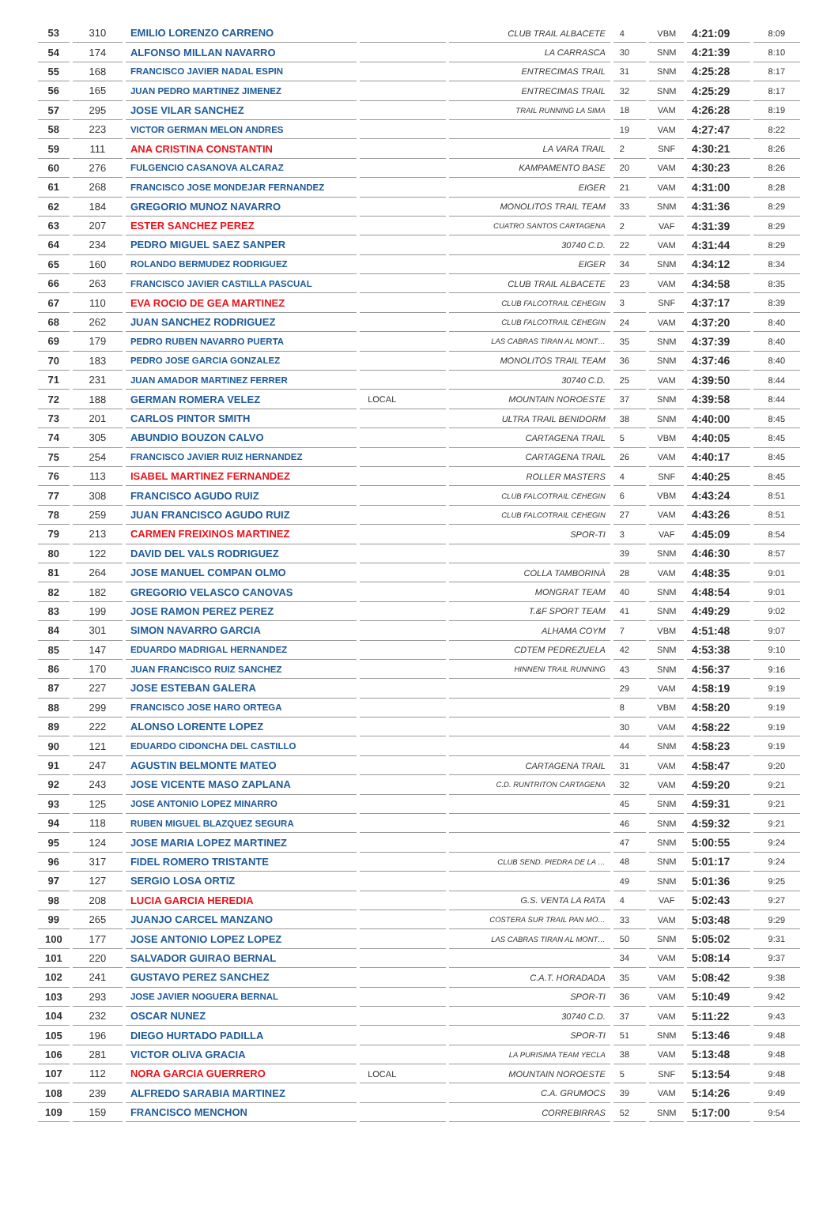| 53 | 310 | EMILIO LORENZO CARRENO | | CLUB TRAIL ALBACETE | 4 | VBM | 4:21:09 | 8:09 |
| 54 | 174 | ALFONSO MILLAN NAVARRO | | LA CARRASCA | 30 | SNM | 4:21:39 | 8:10 |
| 55 | 168 | FRANCISCO JAVIER NADAL ESPIN | | ENTRECIMAS TRAIL | 31 | SNM | 4:25:28 | 8:17 |
| 56 | 165 | JUAN PEDRO MARTINEZ JIMENEZ | | ENTRECIMAS TRAIL | 32 | SNM | 4:25:29 | 8:17 |
| 57 | 295 | JOSE VILAR SANCHEZ | | TRAIL RUNNING LA SIMA | 18 | VAM | 4:26:28 | 8:19 |
| 58 | 223 | VICTOR GERMAN MELON ANDRES | | | 19 | VAM | 4:27:47 | 8:22 |
| 59 | 111 | ANA CRISTINA CONSTANTIN | | LA VARA TRAIL | 2 | SNF | 4:30:21 | 8:26 |
| 60 | 276 | FULGENCIO CASANOVA ALCARAZ | | KAMPAMENTO BASE | 20 | VAM | 4:30:23 | 8:26 |
| 61 | 268 | FRANCISCO JOSE MONDEJAR FERNANDEZ | | EIGER | 21 | VAM | 4:31:00 | 8:28 |
| 62 | 184 | GREGORIO MUNOZ NAVARRO | | MONOLITOS TRAIL TEAM | 33 | SNM | 4:31:36 | 8:29 |
| 63 | 207 | ESTER SANCHEZ PEREZ | | CUATRO SANTOS CARTAGENA | 2 | VAF | 4:31:39 | 8:29 |
| 64 | 234 | PEDRO MIGUEL SAEZ SANPER | | 30740 C.D. | 22 | VAM | 4:31:44 | 8:29 |
| 65 | 160 | ROLANDO BERMUDEZ RODRIGUEZ | | EIGER | 34 | SNM | 4:34:12 | 8:34 |
| 66 | 263 | FRANCISCO JAVIER CASTILLA PASCUAL | | CLUB TRAIL ALBACETE | 23 | VAM | 4:34:58 | 8:35 |
| 67 | 110 | EVA ROCIO DE GEA MARTINEZ | | CLUB FALCOTRAIL CEHEGIN | 3 | SNF | 4:37:17 | 8:39 |
| 68 | 262 | JUAN SANCHEZ RODRIGUEZ | | CLUB FALCOTRAIL CEHEGIN | 24 | VAM | 4:37:20 | 8:40 |
| 69 | 179 | PEDRO RUBEN NAVARRO PUERTA | | LAS CABRAS TIRAN AL MONT… | 35 | SNM | 4:37:39 | 8:40 |
| 70 | 183 | PEDRO JOSE GARCIA GONZALEZ | | MONOLITOS TRAIL TEAM | 36 | SNM | 4:37:46 | 8:40 |
| 71 | 231 | JUAN AMADOR MARTINEZ FERRER | | 30740 C.D. | 25 | VAM | 4:39:50 | 8:44 |
| 72 | 188 | GERMAN ROMERA VELEZ | LOCAL | MOUNTAIN NOROESTE | 37 | SNM | 4:39:58 | 8:44 |
| 73 | 201 | CARLOS PINTOR SMITH | | ULTRA TRAIL BENIDORM | 38 | SNM | 4:40:00 | 8:45 |
| 74 | 305 | ABUNDIO BOUZON CALVO | | CARTAGENA TRAIL | 5 | VBM | 4:40:05 | 8:45 |
| 75 | 254 | FRANCISCO JAVIER RUIZ HERNANDEZ | | CARTAGENA TRAIL | 26 | VAM | 4:40:17 | 8:45 |
| 76 | 113 | ISABEL MARTINEZ FERNANDEZ | | ROLLER MASTERS | 4 | SNF | 4:40:25 | 8:45 |
| 77 | 308 | FRANCISCO AGUDO RUIZ | | CLUB FALCOTRAIL CEHEGIN | 6 | VBM | 4:43:24 | 8:51 |
| 78 | 259 | JUAN FRANCISCO AGUDO RUIZ | | CLUB FALCOTRAIL CEHEGIN | 27 | VAM | 4:43:26 | 8:51 |
| 79 | 213 | CARMEN FREIXINOS MARTINEZ | | SPOR-TI | 3 | VAF | 4:45:09 | 8:54 |
| 80 | 122 | DAVID DEL VALS RODRIGUEZ | | | 39 | SNM | 4:46:30 | 8:57 |
| 81 | 264 | JOSE MANUEL COMPAN OLMO | | COLLA TAMBORINÀ | 28 | VAM | 4:48:35 | 9:01 |
| 82 | 182 | GREGORIO VELASCO CANOVAS | | MONGRAT TEAM | 40 | SNM | 4:48:54 | 9:01 |
| 83 | 199 | JOSE RAMON PEREZ PEREZ | | T.&F SPORT TEAM | 41 | SNM | 4:49:29 | 9:02 |
| 84 | 301 | SIMON NAVARRO GARCIA | | ALHAMA COYM | 7 | VBM | 4:51:48 | 9:07 |
| 85 | 147 | EDUARDO MADRIGAL HERNANDEZ | | CDTEM PEDREZUELA | 42 | SNM | 4:53:38 | 9:10 |
| 86 | 170 | JUAN FRANCISCO RUIZ SANCHEZ | | HINNENI TRAIL RUNNING | 43 | SNM | 4:56:37 | 9:16 |
| 87 | 227 | JOSE ESTEBAN GALERA | | | 29 | VAM | 4:58:19 | 9:19 |
| 88 | 299 | FRANCISCO JOSE HARO ORTEGA | | | 8 | VBM | 4:58:20 | 9:19 |
| 89 | 222 | ALONSO LORENTE LOPEZ | | | 30 | VAM | 4:58:22 | 9:19 |
| 90 | 121 | EDUARDO CIDONCHA DEL CASTILLO | | | 44 | SNM | 4:58:23 | 9:19 |
| 91 | 247 | AGUSTIN BELMONTE MATEO | | CARTAGENA TRAIL | 31 | VAM | 4:58:47 | 9:20 |
| 92 | 243 | JOSE VICENTE MASO ZAPLANA | | C.D. RUNTRITON CARTAGENA | 32 | VAM | 4:59:20 | 9:21 |
| 93 | 125 | JOSE ANTONIO LOPEZ MINARRO | | | 45 | SNM | 4:59:31 | 9:21 |
| 94 | 118 | RUBEN MIGUEL BLAZQUEZ SEGURA | | | 46 | SNM | 4:59:32 | 9:21 |
| 95 | 124 | JOSE MARIA LOPEZ MARTINEZ | | | 47 | SNM | 5:00:55 | 9:24 |
| 96 | 317 | FIDEL ROMERO TRISTANTE | | CLUB SEND. PIEDRA DE LA … | 48 | SNM | 5:01:17 | 9:24 |
| 97 | 127 | SERGIO LOSA ORTIZ | | | 49 | SNM | 5:01:36 | 9:25 |
| 98 | 208 | LUCIA GARCIA HEREDIA | | G.S. VENTA LA RATA | 4 | VAF | 5:02:43 | 9:27 |
| 99 | 265 | JUANJO CARCEL MANZANO | | COSTERA SUR TRAIL PAN MO… | 33 | VAM | 5:03:48 | 9:29 |
| 100 | 177 | JOSE ANTONIO LOPEZ LOPEZ | | LAS CABRAS TIRAN AL MONT… | 50 | SNM | 5:05:02 | 9:31 |
| 101 | 220 | SALVADOR GUIRAO BERNAL | | | 34 | VAM | 5:08:14 | 9:37 |
| 102 | 241 | GUSTAVO PEREZ SANCHEZ | | C.A.T. HORADADA | 35 | VAM | 5:08:42 | 9:38 |
| 103 | 293 | JOSE JAVIER NOGUERA BERNAL | | SPOR-TI | 36 | VAM | 5:10:49 | 9:42 |
| 104 | 232 | OSCAR NUNEZ | | 30740 C.D. | 37 | VAM | 5:11:22 | 9:43 |
| 105 | 196 | DIEGO HURTADO PADILLA | | SPOR-TI | 51 | SNM | 5:13:46 | 9:48 |
| 106 | 281 | VICTOR OLIVA GRACIA | | LA PURISIMA TEAM YECLA | 38 | VAM | 5:13:48 | 9:48 |
| 107 | 112 | NORA GARCIA GUERRERO | LOCAL | MOUNTAIN NOROESTE | 5 | SNF | 5:13:54 | 9:48 |
| 108 | 239 | ALFREDO SARABIA MARTINEZ | | C.A. GRUMOCS | 39 | VAM | 5:14:26 | 9:49 |
| 109 | 159 | FRANCISCO MENCHON | | CORREBIRRAS | 52 | SNM | 5:17:00 | 9:54 |